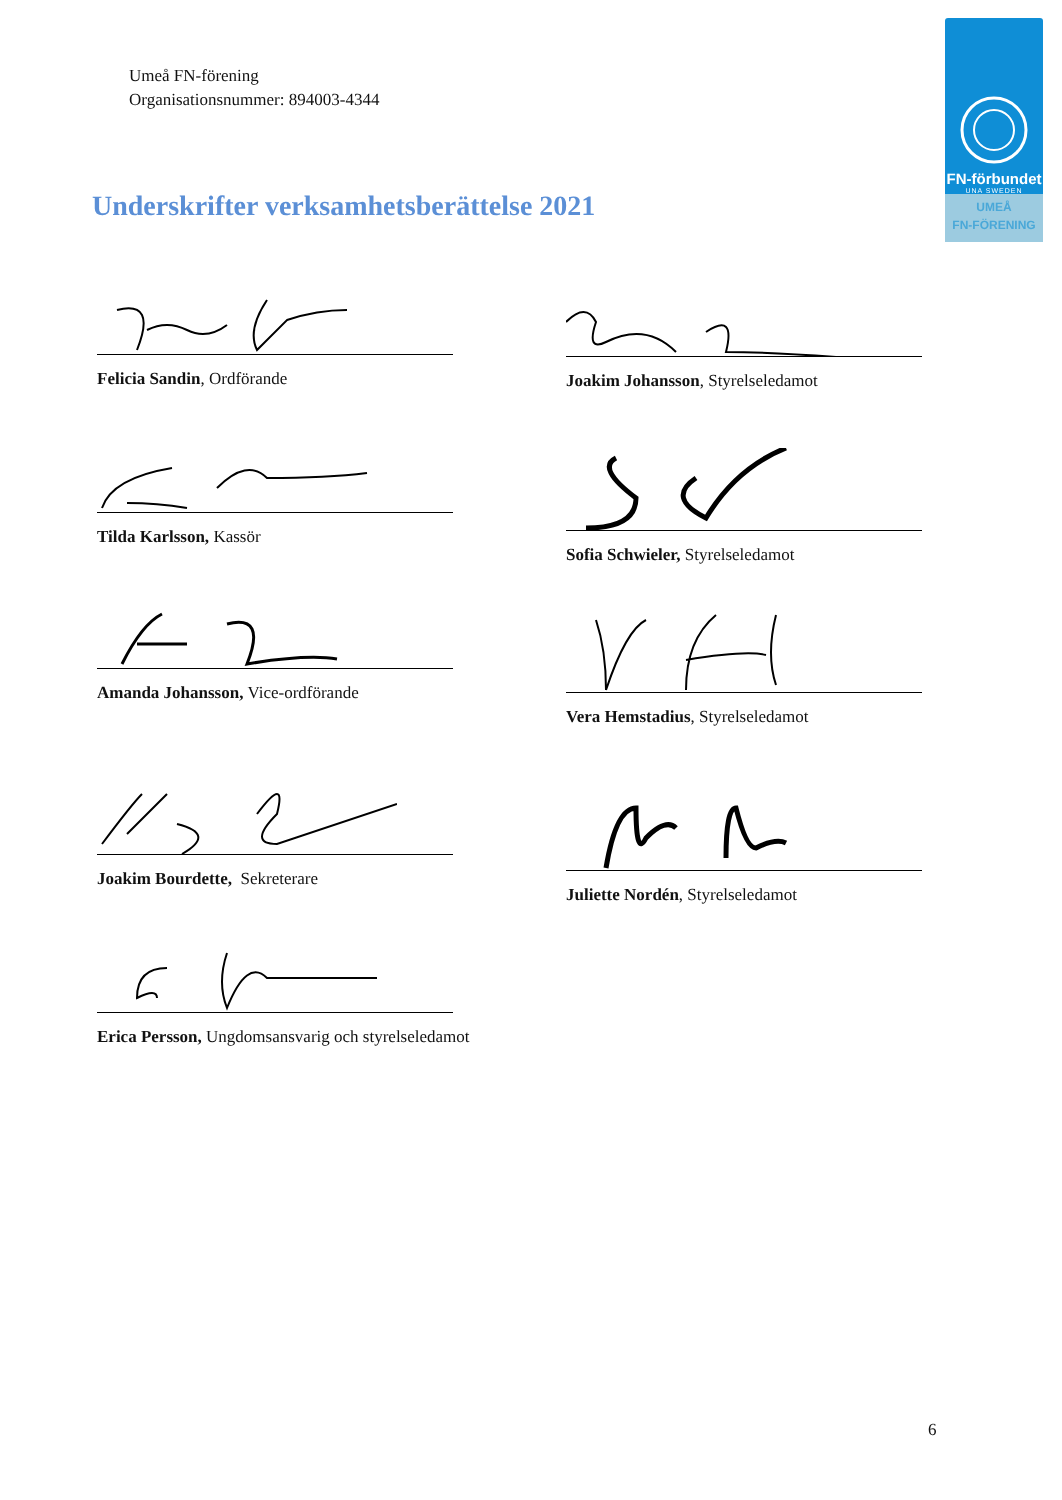Umeå FN-förening
Organisationsnummer: 894003-4344
FN-förbundet
UNA SWEDEN
UMEÅ
FN-FÖRENING
Underskrifter verksamhetsberättelse 2021
Felicia Sandin, Ordförande Joakim Johansson, Styrelseledamot
Tilda Karlsson, Kassör Sofia Schwieler, Styrelseledamot
Amanda Johansson, Vice-ordförande Vera Hemstadius, Styrelseledamot
Joakim Bourdette, Sekreterare
Juliette Nordén, Styrelseledamot
Erica Persson, Ungdomsansvarig och styrelseledamot
6